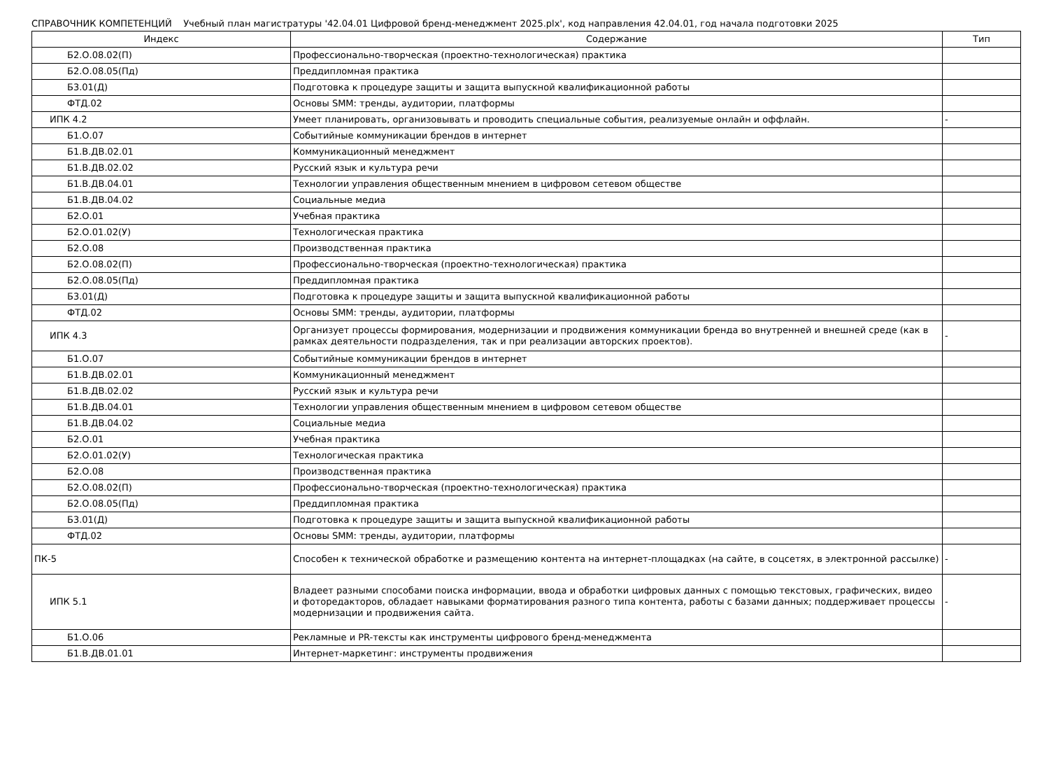СПРАВОЧНИК КОМПЕТЕНЦИЙ Учебный план магистратуры '42.04.01 Цифровой бренд-менеджмент 2025.plx', код направления 42.04.01, год начала подготовки 2025
| Индекс | Содержание | Тип |
| --- | --- | --- |
| Б2.О.08.02(П) | Профессионально-творческая (проектно-технологическая) практика | |
| Б2.О.08.05(Пд) | Преддипломная практика | |
| Б3.01(Д) | Подготовка к процедуре защиты и защита выпускной квалификационной работы | |
| ФТД.02 | Основы SMM: тренды, аудитории, платформы | |
| ИПК 4.2 | Умеет планировать, организовывать и проводить специальные события, реализуемые онлайн и оффлайн. | - |
| Б1.О.07 | Событийные коммуникации брендов в интернет | |
| Б1.В.ДВ.02.01 | Коммуникационный менеджмент | |
| Б1.В.ДВ.02.02 | Русский язык и культура речи | |
| Б1.В.ДВ.04.01 | Технологии управления общественным мнением в цифровом сетевом обществе | |
| Б1.В.ДВ.04.02 | Социальные медиа | |
| Б2.О.01 | Учебная практика | |
| Б2.О.01.02(У) | Технологическая практика | |
| Б2.О.08 | Производственная практика | |
| Б2.О.08.02(П) | Профессионально-творческая (проектно-технологическая) практика | |
| Б2.О.08.05(Пд) | Преддипломная практика | |
| Б3.01(Д) | Подготовка к процедуре защиты и защита выпускной квалификационной работы | |
| ФТД.02 | Основы SMM: тренды, аудитории, платформы | |
| ИПК 4.3 | Организует процессы формирования, модернизации и продвижения коммуникации бренда во внутренней и внешней среде (как в рамках деятельности подразделения, так и при реализации авторских проектов). | - |
| Б1.О.07 | Событийные коммуникации брендов в интернет | |
| Б1.В.ДВ.02.01 | Коммуникационный менеджмент | |
| Б1.В.ДВ.02.02 | Русский язык и культура речи | |
| Б1.В.ДВ.04.01 | Технологии управления общественным мнением в цифровом сетевом обществе | |
| Б1.В.ДВ.04.02 | Социальные медиа | |
| Б2.О.01 | Учебная практика | |
| Б2.О.01.02(У) | Технологическая практика | |
| Б2.О.08 | Производственная практика | |
| Б2.О.08.02(П) | Профессионально-творческая (проектно-технологическая) практика | |
| Б2.О.08.05(Пд) | Преддипломная практика | |
| Б3.01(Д) | Подготовка к процедуре защиты и защита выпускной квалификационной работы | |
| ФТД.02 | Основы SMM: тренды, аудитории, платформы | |
| ПК-5 | Способен к технической обработке и размещению контента на интернет-площадках (на сайте, в соцсетях, в электронной рассылке) | - |
| ИПК 5.1 | Владеет разными способами поиска информации, ввода и обработки цифровых данных с помощью текстовых, графических, видео и фоторедакторов, обладает навыками форматирования разного типа контента, работы с базами данных; поддерживает процессы модернизации и продвижения сайта. | - |
| Б1.О.06 | Рекламные и PR-тексты как инструменты цифрового бренд-менеджмента | |
| Б1.В.ДВ.01.01 | Интернет-маркетинг: инструменты продвижения | |